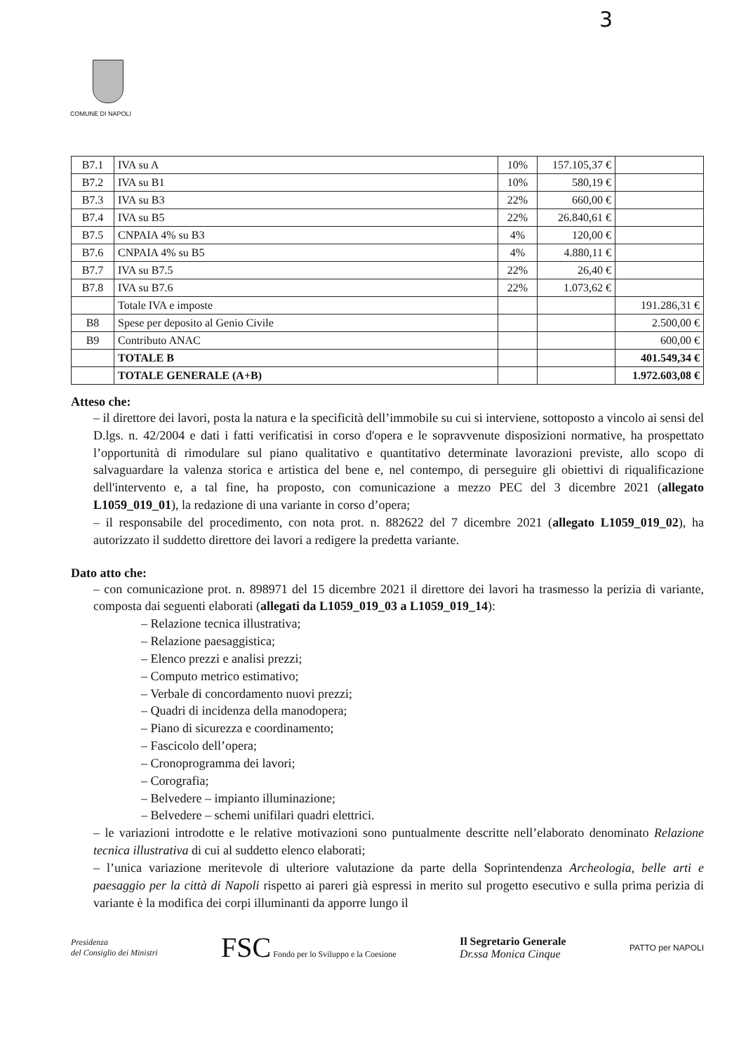3
COMUNE DI NAPOLI
| B7.1 | IVA su A | 10% | 157.105,37 € | |
| B7.2 | IVA su B1 | 10% | 580,19 € | |
| B7.3 | IVA su B3 | 22% | 660,00 € | |
| B7.4 | IVA su B5 | 22% | 26.840,61 € | |
| B7.5 | CNPAIA 4% su B3 | 4% | 120,00 € | |
| B7.6 | CNPAIA 4% su B5 | 4% | 4.880,11 € | |
| B7.7 | IVA su B7.5 | 22% | 26,40 € | |
| B7.8 | IVA su B7.6 | 22% | 1.073,62 € | |
| | Totale IVA e imposte | | | 191.286,31 € |
| B8 | Spese per deposito al Genio Civile | | | 2.500,00 € |
| B9 | Contributo ANAC | | | 600,00 € |
| | TOTALE B | | | 401.549,34 € |
| | TOTALE GENERALE (A+B) | | | 1.972.603,08 € |
Atteso che:
– il direttore dei lavori, posta la natura e la specificità dell’immobile su cui si interviene, sottoposto a vincolo ai sensi del D.lgs. n. 42/2004 e dati i fatti verificatisi in corso d'opera e le sopravvenute disposizioni normative, ha prospettato l’opportunità di rimodulare sul piano qualitativo e quantitativo determinate lavorazioni previste, allo scopo di salvaguardare la valenza storica e artistica del bene e, nel contempo, di perseguire gli obiettivi di riqualificazione dell'intervento e, a tal fine, ha proposto, con comunicazione a mezzo PEC del 3 dicembre 2021 (allegato L1059_019_01), la redazione di una variante in corso d’opera;
– il responsabile del procedimento, con nota prot. n. 882622 del 7 dicembre 2021 (allegato L1059_019_02), ha autorizzato il suddetto direttore dei lavori a redigere la predetta variante.
Dato atto che:
– con comunicazione prot. n. 898971 del 15 dicembre 2021 il direttore dei lavori ha trasmesso la perizia di variante, composta dai seguenti elaborati (allegati da L1059_019_03 a L1059_019_14):
– Relazione tecnica illustrativa;
– Relazione paesaggistica;
– Elenco prezzi e analisi prezzi;
– Computo metrico estimativo;
– Verbale di concordamento nuovi prezzi;
– Quadri di incidenza della manodopera;
– Piano di sicurezza e coordinamento;
– Fascicolo dell’opera;
– Cronoprogramma dei lavori;
– Corografia;
– Belvedere – impianto illuminazione;
– Belvedere – schemi unifilari quadri elettrici.
– le variazioni introdotte e le relative motivazioni sono puntualmente descritte nell’elaborato denominato Relazione tecnica illustrativa di cui al suddetto elenco elaborati;
– l’unica variazione meritevole di ulteriore valutazione da parte della Soprintendenza Archeologia, belle arti e paesaggio per la città di Napoli rispetto ai pareri già espressi in merito sul progetto esecutivo e sulla prima perizia di variante è la modifica dei corpi illuminanti da apporre lungo il
Presidenza
del Consiglio dei Ministri
FSC Fondo per lo Sviluppo e la Coesione
Il Segretario Generale
Dr.ssa Monica Cinque
PATTO per NAPOLI